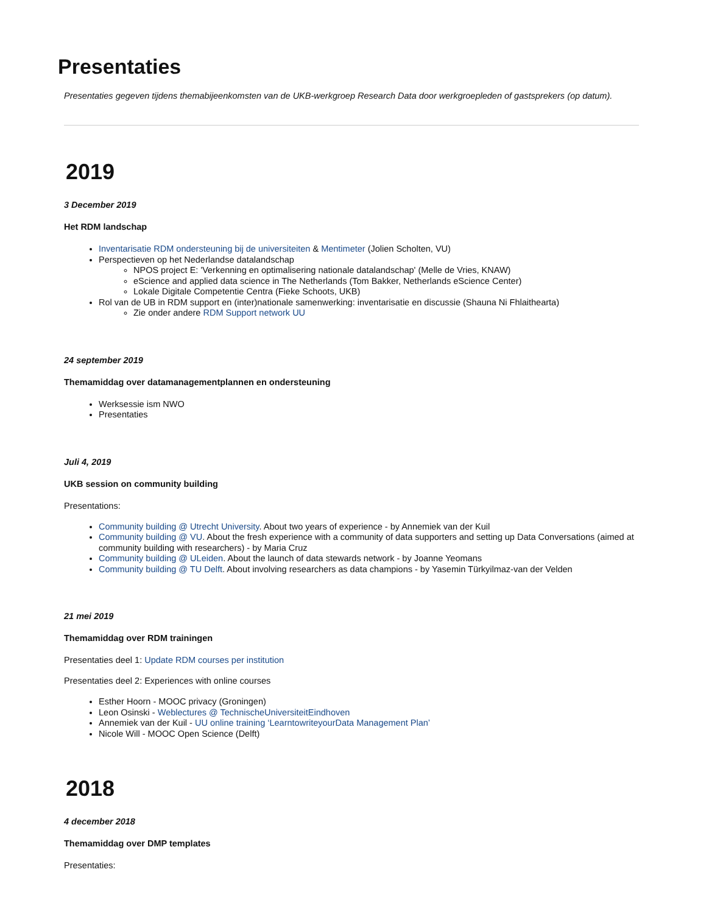Presentaties
Presentaties gegeven tijdens themabijeenkomsten van de UKB-werkgroep Research Data door werkgroepleden of gastsprekers (op datum).
2019
3 December 2019
Het RDM landschap
Inventarisatie RDM ondersteuning bij de universiteiten & Mentimeter (Jolien Scholten, VU)
Perspectieven op het Nederlandse datalandschap
NPOS project E: 'Verkenning en optimalisering nationale datalandschap' (Melle de Vries, KNAW)
eScience and applied data science in The Netherlands (Tom Bakker, Netherlands eScience Center)
Lokale Digitale Competentie Centra (Fieke Schoots, UKB)
Rol van de UB in RDM support en (inter)nationale samenwerking: inventarisatie en discussie (Shauna Ni Fhlaithearta)
Zie onder andere RDM Support network UU
24 september 2019
Themamiddag over datamanagementplannen en ondersteuning
Werksessie ism NWO
Presentaties
Juli 4, 2019
UKB session on community building
Presentations:
Community building @ Utrecht University. About two years of experience - by Annemiek van der Kuil
Community building @ VU. About the fresh experience with a community of data supporters and setting up Data Conversations (aimed at community building with researchers) - by Maria Cruz
Community building @ ULeiden. About the launch of data stewards network - by Joanne Yeomans
Community building @ TU Delft. About involving researchers as data champions - by Yasemin Türkyilmaz-van der Velden
21 mei 2019
Themamiddag over RDM trainingen
Presentaties deel 1: Update RDM courses per institution
Presentaties deel 2: Experiences with online courses
Esther Hoorn - MOOC privacy (Groningen)
Leon Osinski - Weblectures @ TechnischeUniversiteitEindhoven
Annemiek van der Kuil - UU online training ‘LearntowriteyourData Management Plan’
Nicole Will - MOOC Open Science (Delft)
2018
4 december 2018
Themamiddag over DMP templates
Presentaties: